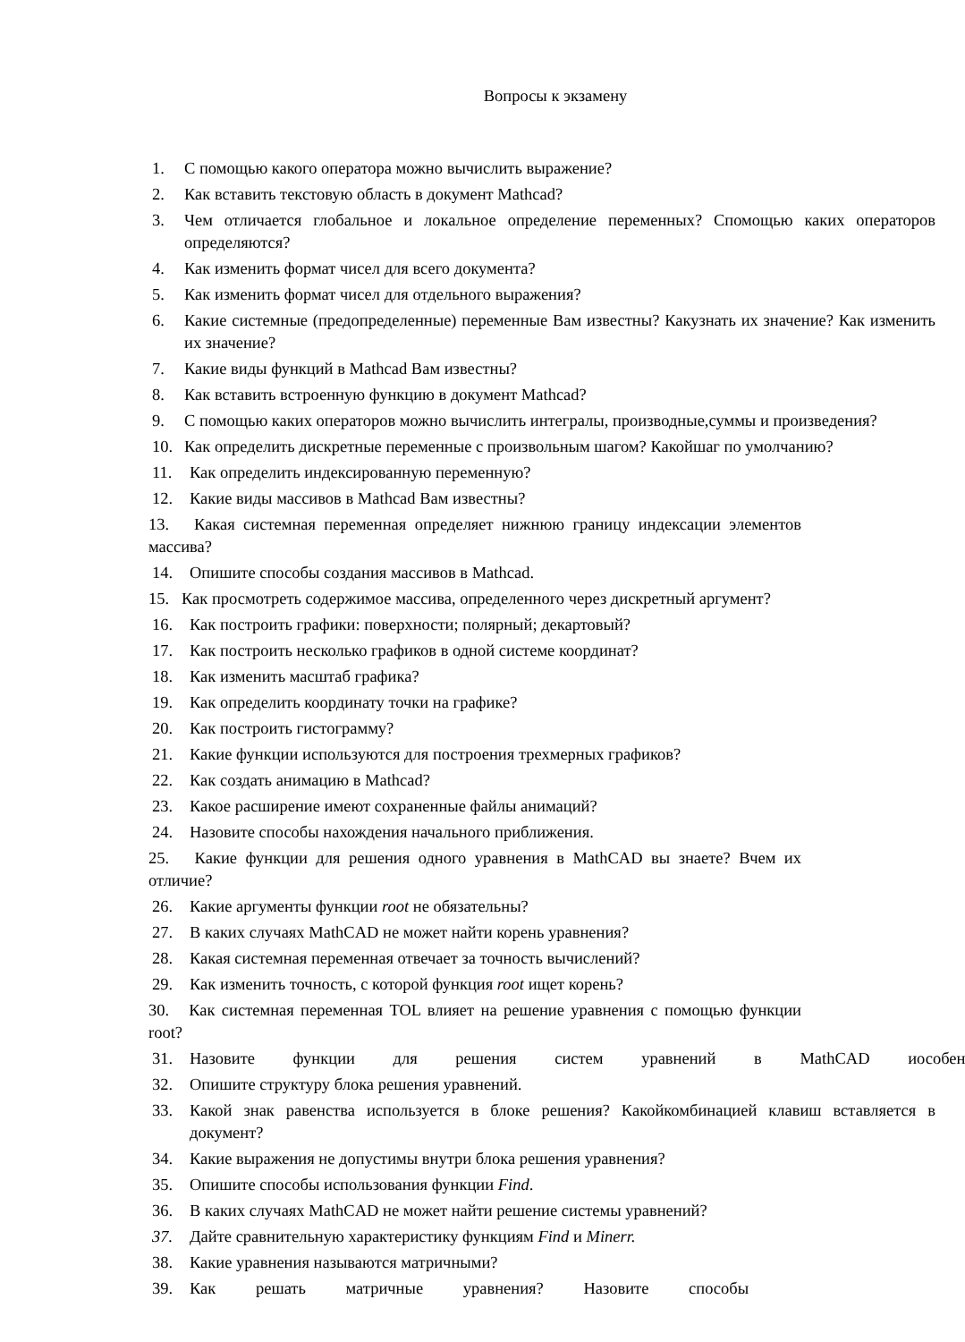Вопросы к экзамену
1. С помощью какого оператора можно вычислить выражение?
2. Как вставить текстовую область в документ Mathcad?
3. Чем отличается глобальное и локальное определение переменных? Спомощью каких операторов определяются?
4. Как изменить формат чисел для всего документа?
5. Как изменить формат чисел для отдельного выражения?
6. Какие системные (предопределенные) переменные Вам известны? Какузнать их значение? Как изменить их значение?
7. Какие виды функций в Mathcad Вам известны?
8. Как вставить встроенную функцию в документ Mathcad?
9. С помощью каких операторов можно вычислить интегралы, производные,суммы и произведения?
10. Как определить дискретные переменные с произвольным шагом? Какойшаг по умолчанию?
11. Как определить индексированную переменную?
12. Какие виды массивов в Mathcad Вам известны?
13. Какая системная переменная определяет нижнюю границу индексации элементов массива?
14. Опишите способы создания массивов в Mathcad.
15. Как просмотреть содержимое массива, определенного через дискретный аргумент?
16. Как построить графики: поверхности; полярный; декартовый?
17. Как построить несколько графиков в одной системе координат?
18. Как изменить масштаб графика?
19. Как определить координату точки на графике?
20. Как построить гистограмму?
21. Какие функции используются для построения трехмерных графиков?
22. Как создать анимацию в Mathcad?
23. Какое расширение имеют сохраненные файлы анимаций?
24. Назовите способы нахождения начального приближения.
25. Какие функции для решения одного уравнения в MathCAD вы знаете? Вчем их отличие?
26. Какие аргументы функции root не обязательны?
27. В каких случаях MathCAD не может найти корень уравнения?
28. Какая системная переменная отвечает за точность вычислений?
29. Как изменить точность, с которой функция root ищет корень?
30. Как системная переменная TOL влияет на решение уравнения с помощью функции root?
31. Назовите функции для решения систем уравнений в MathCAD иособен
32. Опишите структуру блока решения уравнений.
33. Какой знак равенства используется в блоке решения? Какойкомбинацией клавиш вставляется в документ?
34. Какие выражения не допустимы внутри блока решения уравнения?
35. Опишите способы использования функции Find.
36. В каких случаях MathCAD не может найти решение системы уравнений?
37. Дайте сравнительную характеристику функциям Find и Minerr.
38. Какие уравнения называются матричными?
39. Как решать матричные уравнения? Назовите способы